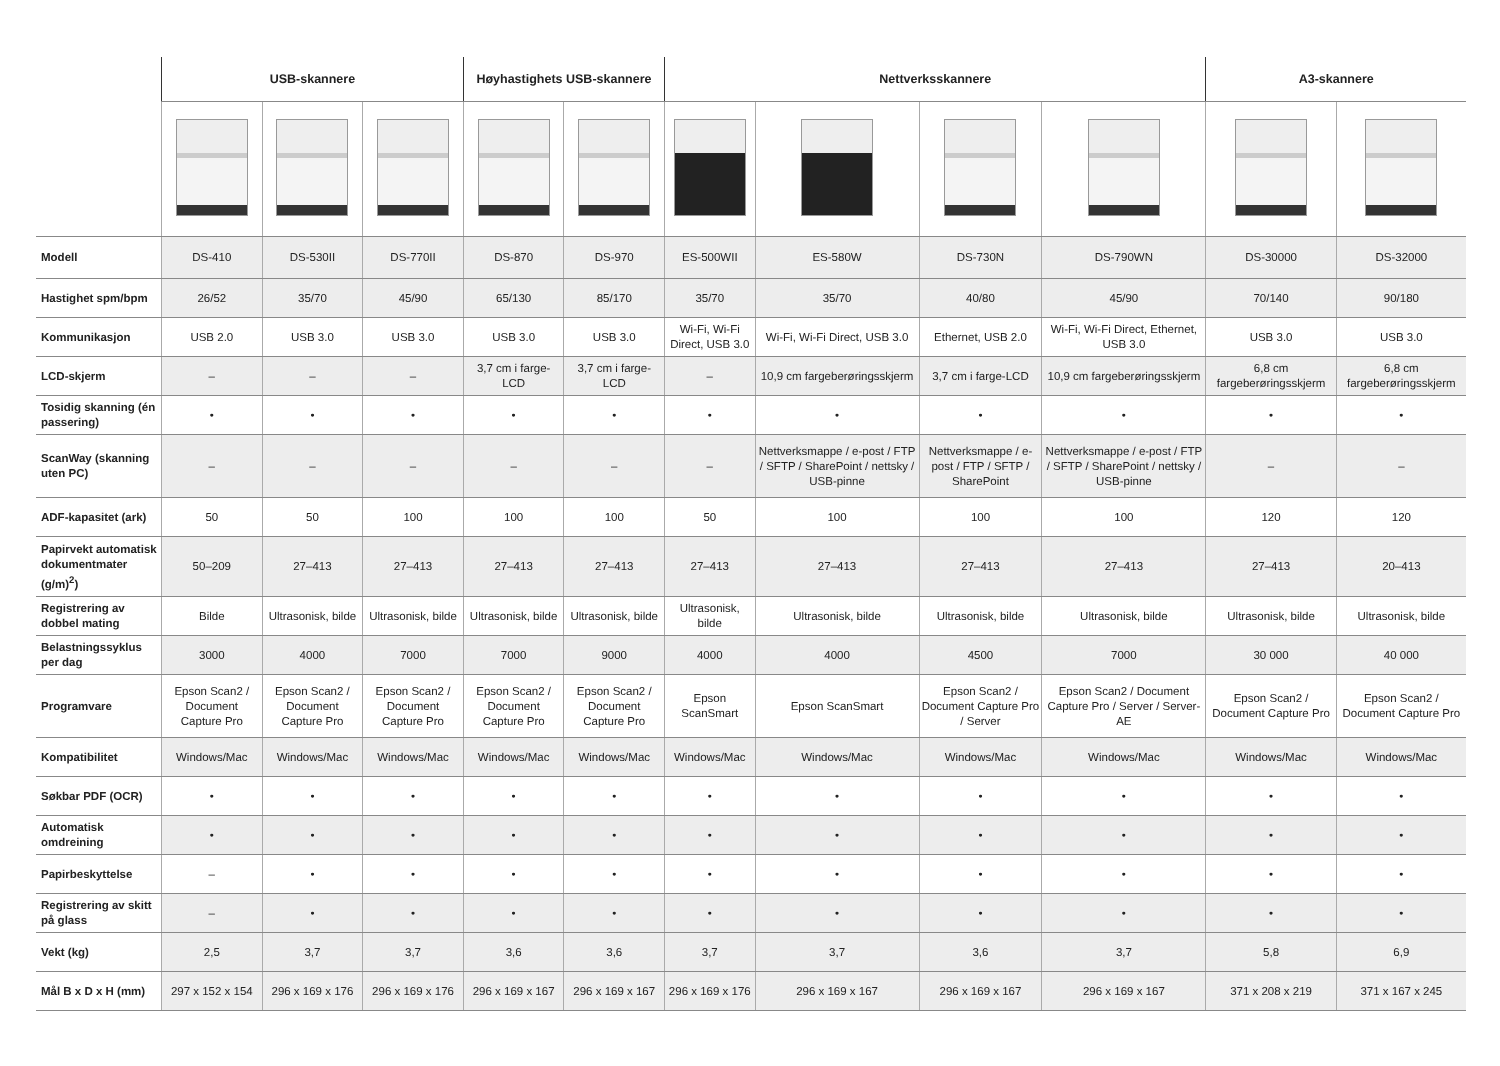| | USB-skannere | | | Høyhastighets USB-skannere | | Nettverksskannere | | | | A3-skannere | |
| Modell | DS-410 | DS-530II | DS-770II | DS-870 | DS-970 | ES-500WII | ES-580W | DS-730N | DS-790WN | DS-30000 | DS-32000 |
| Hastighet spm/bpm | 26/52 | 35/70 | 45/90 | 65/130 | 85/170 | 35/70 | 35/70 | 40/80 | 45/90 | 70/140 | 90/180 |
| Kommunikasjon | USB 2.0 | USB 3.0 | USB 3.0 | USB 3.0 | USB 3.0 | Wi-Fi, Wi-Fi Direct, USB 3.0 | Wi-Fi, Wi-Fi Direct, USB 3.0 | Ethernet, USB 2.0 | Wi-Fi, Wi-Fi Direct, Ethernet, USB 3.0 | USB 3.0 | USB 3.0 |
| LCD-skjerm | – | – | – | 3,7 cm i farge-LCD | 3,7 cm i farge-LCD | – | 10,9 cm fargeberøringsskjerm | 3,7 cm i farge-LCD | 10,9 cm fargeberøringsskjerm | 6,8 cm fargeberøringsskjerm | 6,8 cm fargeberøringsskjerm |
| Tosidig skanning (én passering) | • | • | • | • | • | • | • | • | • | • | • |
| ScanWay (skanning uten PC) | – | – | – | – | – | – | Nettverksmappe / e-post / FTP / SFTP / SharePoint / nettsky / USB-pinne | Nettverksmappe / e-post / FTP / SFTP / SharePoint | Nettverksmappe / e-post / FTP / SFTP / SharePoint / nettsky / USB-pinne | – | – |
| ADF-kapasitet (ark) | 50 | 50 | 100 | 100 | 100 | 50 | 100 | 100 | 100 | 120 | 120 |
| Papirvekt automatisk dokumentmater (g/m)<sup>2</sup>) | 50–209 | 27–413 | 27–413 | 27–413 | 27–413 | 27–413 | 27–413 | 27–413 | 27–413 | 27–413 | 20–413 |
| Registrering av dobbel mating | Bilde | Ultrasonisk, bilde | Ultrasonisk, bilde | Ultrasonisk, bilde | Ultrasonisk, bilde | Ultrasonisk, bilde | Ultrasonisk, bilde | Ultrasonisk, bilde | Ultrasonisk, bilde | Ultrasonisk, bilde | Ultrasonisk, bilde |
| Belastningssyklus per dag | 3000 | 4000 | 7000 | 7000 | 9000 | 4000 | 4000 | 4500 | 7000 | 30 000 | 40 000 |
| Programvare | Epson Scan2 / Document Capture Pro | Epson Scan2 / Document Capture Pro | Epson Scan2 / Document Capture Pro | Epson Scan2 / Document Capture Pro | Epson Scan2 / Document Capture Pro | Epson ScanSmart | Epson ScanSmart | Epson Scan2 / Document Capture Pro / Server | Epson Scan2 / Document Capture Pro / Server / Server-AE | Epson Scan2 / Document Capture Pro | Epson Scan2 / Document Capture Pro |
| Kompatibilitet | Windows/Mac | Windows/Mac | Windows/Mac | Windows/Mac | Windows/Mac | Windows/Mac | Windows/Mac | Windows/Mac | Windows/Mac | Windows/Mac | Windows/Mac |
| Søkbar PDF (OCR) | • | • | • | • | • | • | • | • | • | • | • |
| Automatisk omdreining | • | • | • | • | • | • | • | • | • | • | • |
| Papirbeskyttelse | – | • | • | • | • | • | • | • | • | • | • |
| Registrering av skitt på glass | – | • | • | • | • | • | • | • | • | • | • |
| Vekt (kg) | 2,5 | 3,7 | 3,7 | 3,6 | 3,6 | 3,7 | 3,7 | 3,6 | 3,7 | 5,8 | 6,9 |
| Mål B x D x H (mm) | 297 x 152 x 154 | 296 x 169 x 176 | 296 x 169 x 176 | 296 x 169 x 167 | 296 x 169 x 167 | 296 x 169 x 176 | 296 x 169 x 167 | 296 x 169 x 167 | 296 x 169 x 167 | 371 x 208 x 219 | 371 x 167 x 245 |